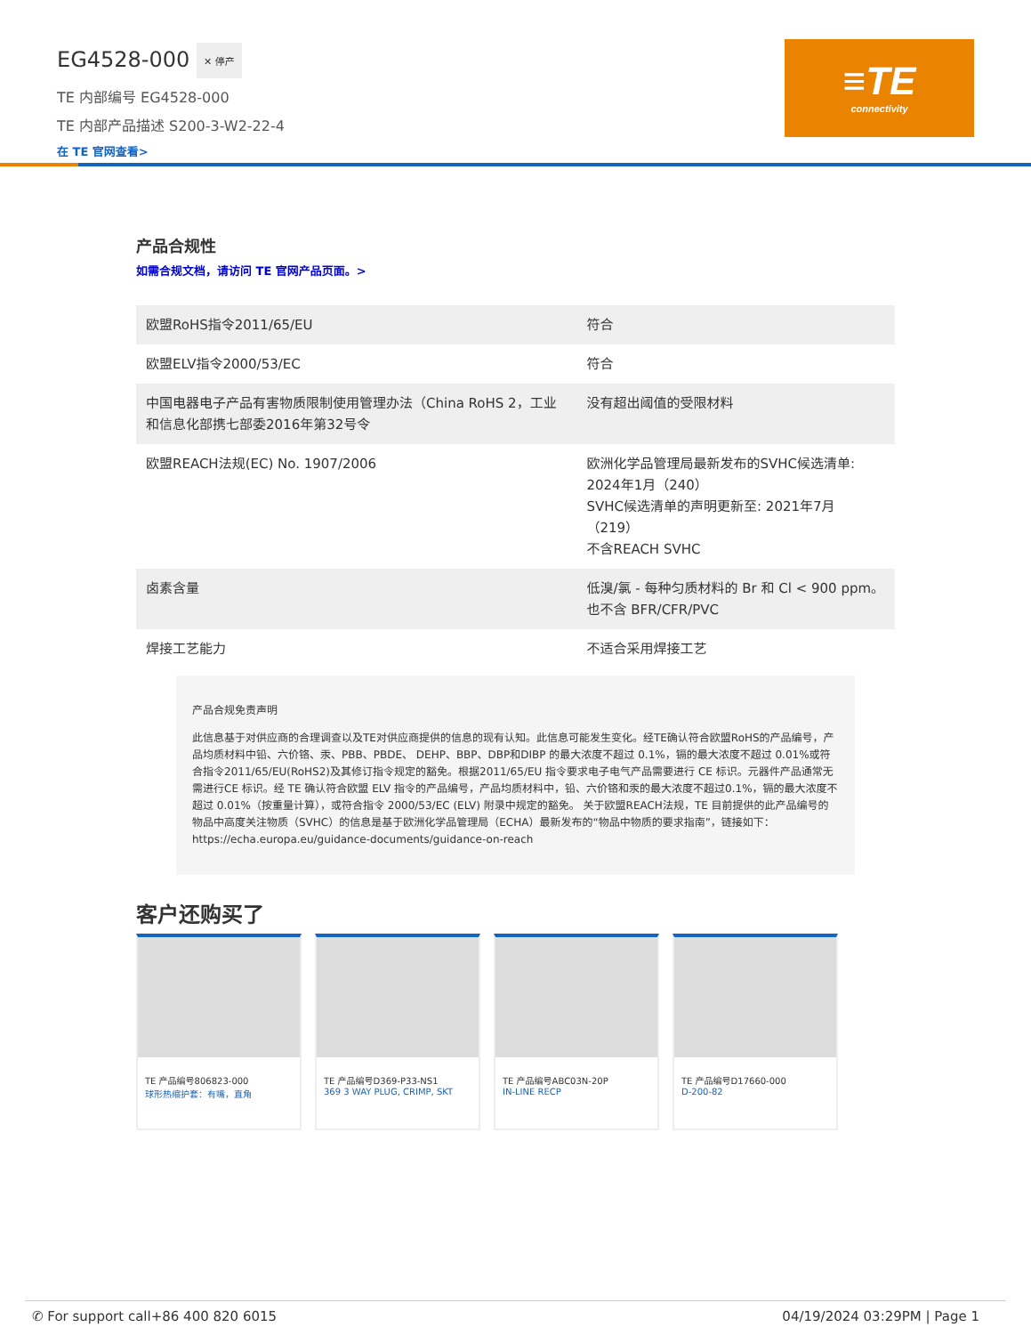≡TE
connectivity
EG4528-000 ✕ 停产
TE 内部编号 EG4528-000
TE 内部产品描述 S200-3-W2-22-4
在 TE 官网查看>
产品合规性
如需合规文档，请访问 TE 官网产品页面。>
| 欧盟RoHS指令2011/65/EU | 符合 |
| 欧盟ELV指令2000/53/EC | 符合 |
| 中国电器电子产品有害物质限制使用管理办法（China RoHS 2，工业和信息化部携七部委2016年第32号令 | 没有超出阈值的受限材料 |
| 欧盟REACH法规(EC) No. 1907/2006 | 欧洲化学品管理局最新发布的SVHC候选清单: 2024年1月（240） SVHC候选清单的声明更新至: 2021年7月（219） 不含REACH SVHC |
| 卤素含量 | 低溴/氯 - 每种匀质材料的 Br 和 Cl < 900 ppm。也不含 BFR/CFR/PVC |
| 焊接工艺能力 | 不适合采用焊接工艺 |
产品合规免责声明
此信息基于对供应商的合理调查以及TE对供应商提供的信息的现有认知。此信息可能发生变化。经TE确认符合欧盟RoHS的产品编号，产品均质材料中铅、六价铬、汞、PBB、PBDE、 DEHP、BBP、DBP和DIBP 的最大浓度不超过 0.1%，镉的最大浓度不超过 0.01%或符合指令2011/65/EU(RoHS2)及其修订指令规定的豁免。根据2011/65/EU 指令要求电子电气产品需要进行 CE 标识。元器件产品通常无需进行CE 标识。经 TE 确认符合欧盟 ELV 指令的产品编号，产品均质材料中，铅、六价铬和汞的最大浓度不超过0.1%，镉的最大浓度不超过 0.01%（按重量计算），或符合指令 2000/53/EC (ELV) 附录中规定的豁免。 关于欧盟REACH法规，TE 目前提供的此产品编号的物品中高度关注物质（SVHC）的信息是基于欧洲化学品管理局（ECHA）最新发布的“物品中物质的要求指南”，链接如下：https://echa.europa.eu/guidance-documents/guidance-on-reach
客户还购买了
TE 产品编号806823-000
球形热缩护套：有嘴，直角
TE 产品编号D369-P33-NS1
369 3 WAY PLUG, CRIMP, SKT
TE 产品编号ABC03N-20P
IN-LINE RECP
TE 产品编号D17660-000
D-200-82
✆ For support call+86 400 820 6015 04/19/2024 03:29PM | Page 1